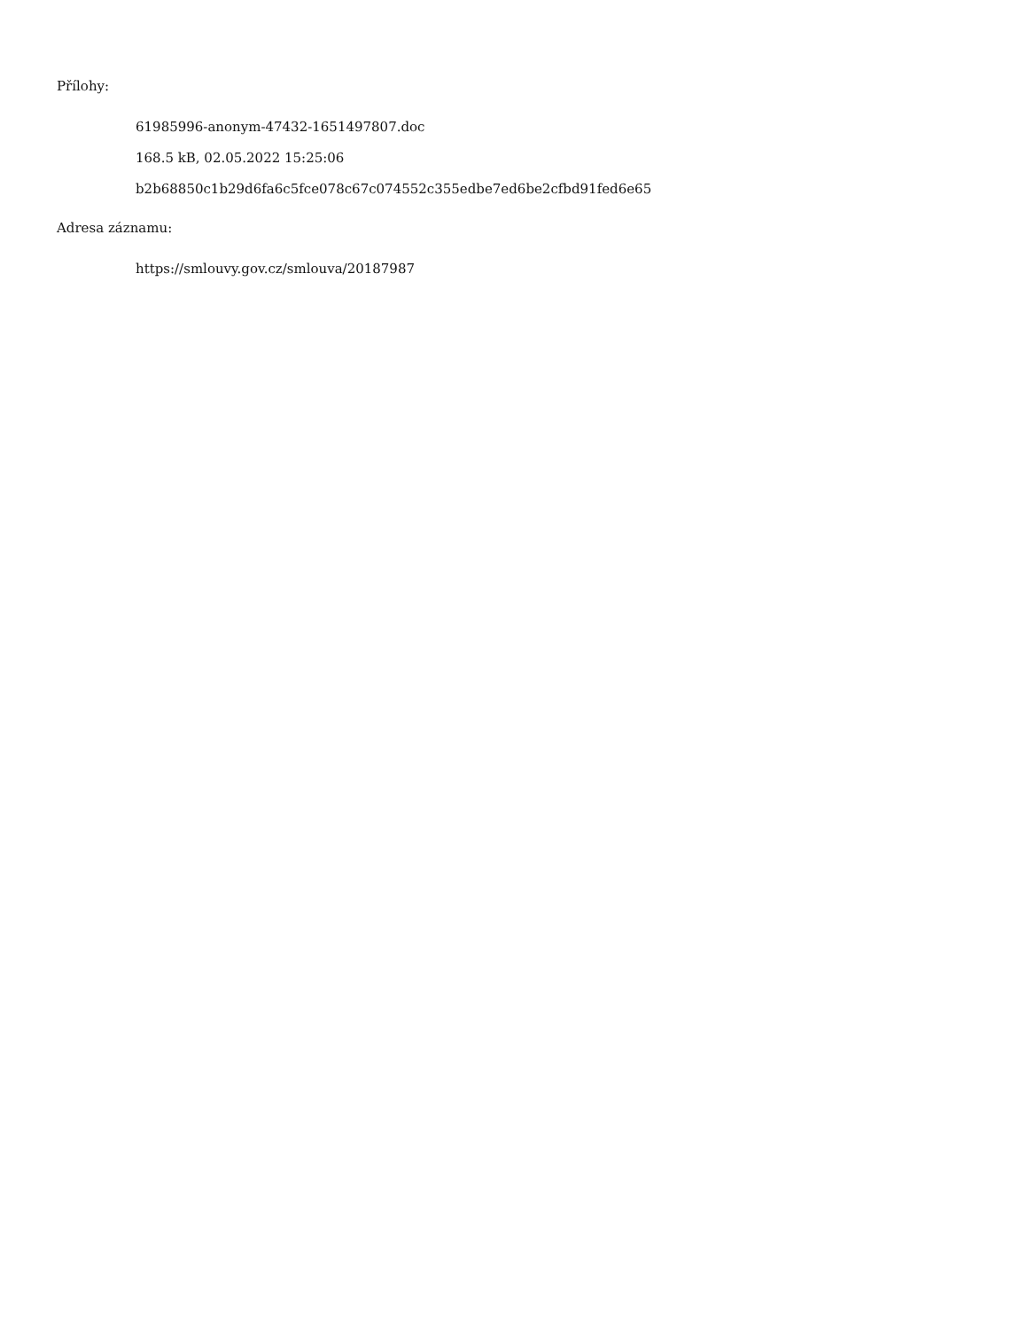Přílohy:
61985996-anonym-47432-1651497807.doc
168.5 kB, 02.05.2022 15:25:06
b2b68850c1b29d6fa6c5fce078c67c074552c355edbe7ed6be2cfbd91fed6e65
Adresa záznamu:
https://smlouvy.gov.cz/smlouva/20187987